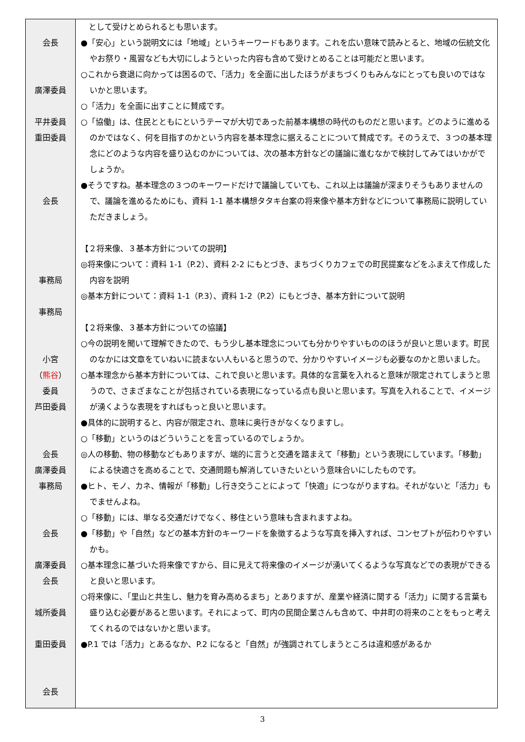| 会長 廣澤委員 平井委員 重田委員 会長 事務局 事務局 小宮 （ 熊谷 ） 委員 芦田委員 会長 廣澤委員 事務局 会長 廣澤委員 会長 城所委員 重田委員 会長 | として受けとめられるとも思います。 ●「安心」という説明文には「地域」というキーワードもあります。これを広い意味で読みとると、地域の伝統文化やお祭り・風習なども大切にしようといった内容も含めて受けとめることは可能だと思います。 ○これから衰退に向かっては困るので、「活力」を全面に出したほうがまちづくりもみんなにとっても良いのではないかと思います。 ○「活力」を全面に出すことに賛成です。 ○「協働」は、住民とともにというテーマが大切であった前基本構想の時代のものだと思います。どのように進めるのかではなく、何を目指すのかという内容を基本理念に据えることについて賛成です。そのうえで、３つの基本理念にどのような内容を盛り込むのかについては、次の基本方針などの議論に進むなかで検討してみてはいかがでしょうか。 ●そうですね。基本理念の３つのキーワードだけで議論していても、これ以上は議論が深まりそうもありませんので、議論を進めるためにも、資料 1-1 基本構想タタキ台案の将来像や基本方針などについて事務局に説明していただきましょう。 【２将来像、３基本方針についての説明】 ◎将来像について：資料 1-1（P.2）、資料 2-2 にもとづき、まちづくりカフェでの町民提案などをふまえて作成した内容を説明 ◎基本方針について：資料 1-1（P.3）、資料 1-2（P.2）にもとづき、基本方針について説明 【２将来像、３基本方針についての協議】 ○今の説明を聞いて理解できたので、もう少し基本理念についても分かりやすいもののほうが良いと思います。町民のなかには文章をていねいに読まない人もいると思うので、分かりやすいイメージも必要なのかと思いました。 ○基本理念から基本方針については、これで良いと思います。具体的な言葉を入れると意味が限定されてしまうと思うので、さまざまなことが包括されている表現になっている点も良いと思います。写真を入れることで、イメージが湧くような表現をすればもっと良いと思います。 ●具体的に説明すると、内容が限定され、意味に奥行きがなくなりますし。 ○「移動」というのはどういうことを言っているのでしょうか。 ◎人の移動、物の移動などもありますが、端的に言うと交通を踏まえて「移動」という表現にしています。「移動」による快適さを高めることで、交通問題も解消していきたいという意味合いにしたものです。 ●ヒト、モノ、カネ、情報が「移動」し行き交うことによって「快適」につながりますね。それがないと「活力」もでませんよね。 ○「移動」には、単なる交通だけでなく、移住という意味も含まれますよね。 ●「移動」や「自然」などの基本方針のキーワードを象徴するような写真を挿入すれば、コンセプトが伝わりやすいかも。 ○基本理念に基づいた将来像ですから、目に見えて将来像のイメージが湧いてくるような写真などでの表現ができると良いと思います。 ○将来像に、「里山と共生し、魅力を育み高めるまち」とありますが、産業や経済に関する「活力」に関する言葉も盛り込む必要があると思います。それによって、町内の民間企業さんも含めて、中井町の将来のことをもっと考えてくれるのではないかと思います。 ●P.1 では「活力」とあるなか、P.2 になると「自然」が強調されてしまうところは違和感があるか |
3